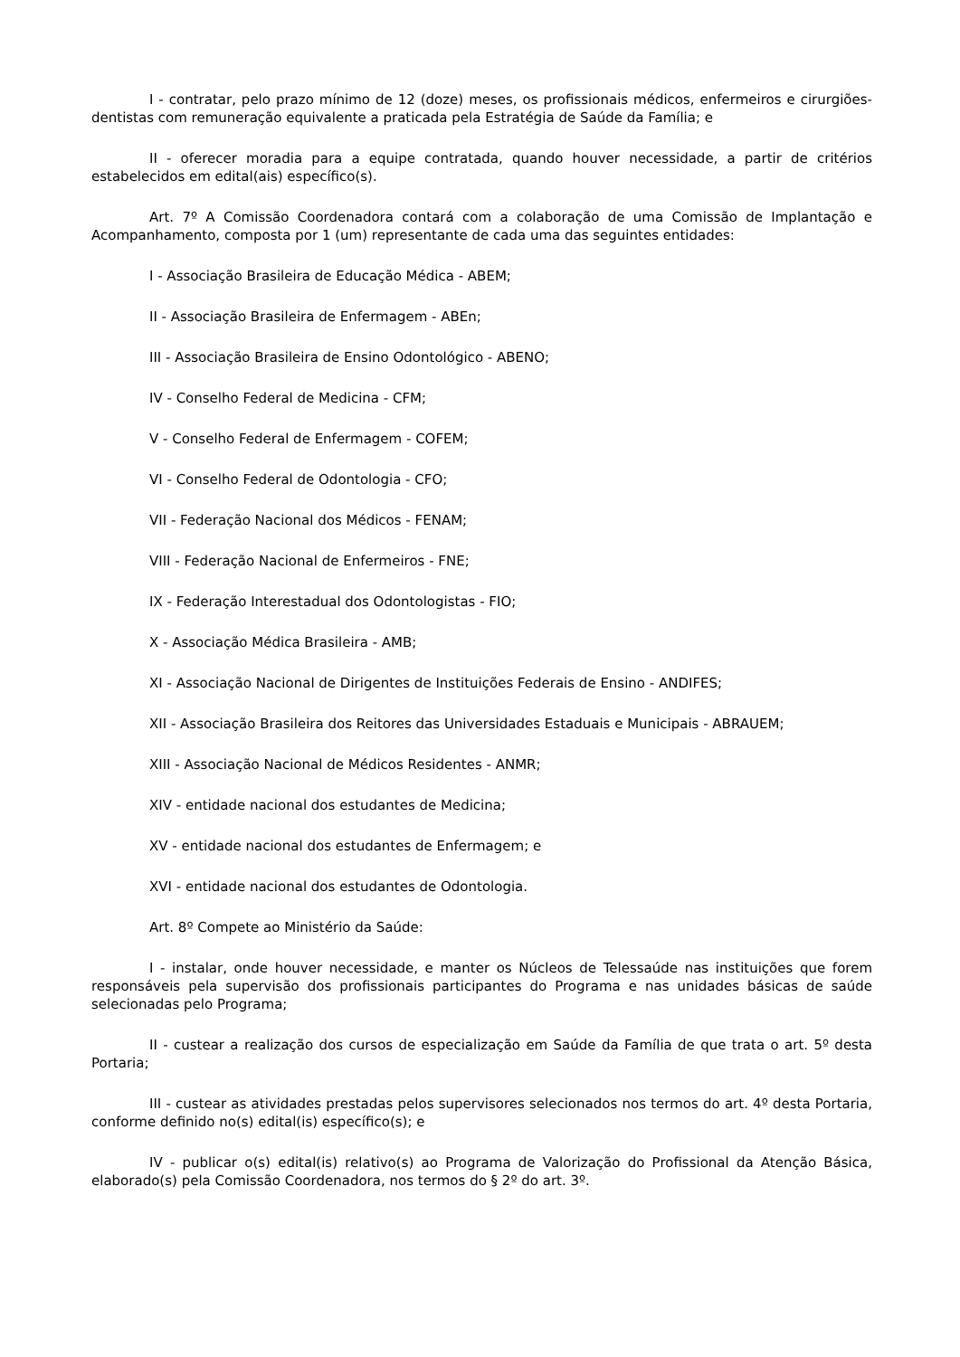I - contratar, pelo prazo mínimo de 12 (doze) meses, os profissionais médicos, enfermeiros e cirurgiões-dentistas com remuneração equivalente a praticada pela Estratégia de Saúde da Família; e
II - oferecer moradia para a equipe contratada, quando houver necessidade, a partir de critérios estabelecidos em edital(ais) específico(s).
Art. 7º A Comissão Coordenadora contará com a colaboração de uma Comissão de Implantação e Acompanhamento, composta por 1 (um) representante de cada uma das seguintes entidades:
I - Associação Brasileira de Educação Médica - ABEM;
II - Associação Brasileira de Enfermagem - ABEn;
III - Associação Brasileira de Ensino Odontológico - ABENO;
IV - Conselho Federal de Medicina - CFM;
V - Conselho Federal de Enfermagem - COFEM;
VI - Conselho Federal de Odontologia - CFO;
VII - Federação Nacional dos Médicos - FENAM;
VIII - Federação Nacional de Enfermeiros - FNE;
IX - Federação Interestadual dos Odontologistas - FIO;
X - Associação Médica Brasileira - AMB;
XI - Associação Nacional de Dirigentes de Instituições Federais de Ensino - ANDIFES;
XII - Associação Brasileira dos Reitores das Universidades Estaduais e Municipais - ABRAUEM;
XIII - Associação Nacional de Médicos Residentes - ANMR;
XIV - entidade nacional dos estudantes de Medicina;
XV - entidade nacional dos estudantes de Enfermagem; e
XVI - entidade nacional dos estudantes de Odontologia.
Art. 8º Compete ao Ministério da Saúde:
I - instalar, onde houver necessidade, e manter os Núcleos de Telessaúde nas instituições que forem responsáveis pela supervisão dos profissionais participantes do Programa e nas unidades básicas de saúde selecionadas pelo Programa;
II - custear a realização dos cursos de especialização em Saúde da Família de que trata o art. 5º desta Portaria;
III - custear as atividades prestadas pelos supervisores selecionados nos termos do art. 4º desta Portaria, conforme definido no(s) edital(is) específico(s); e
IV - publicar o(s) edital(is) relativo(s) ao Programa de Valorização do Profissional da Atenção Básica, elaborado(s) pela Comissão Coordenadora, nos termos do § 2º do art. 3º.